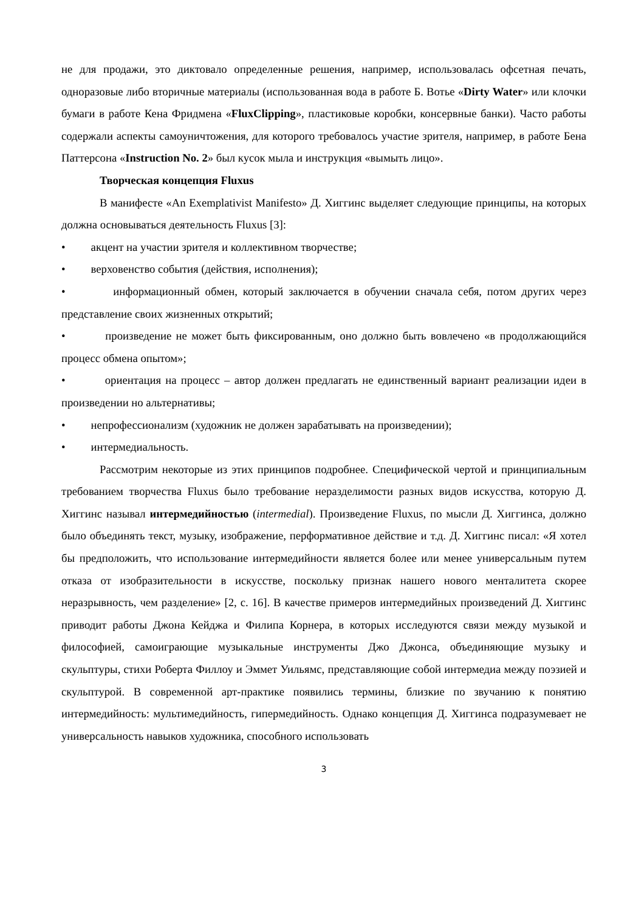не для продажи, это диктовало определенные решения, например, использовалась офсетная печать, одноразовые либо вторичные материалы (использованная вода в работе Б. Вотье «Dirty Water» или клочки бумаги в работе Кена Фридмена «FluxClipping», пластиковые коробки, консервные банки). Часто работы содержали аспекты самоуничтожения, для которого требовалось участие зрителя, например, в работе Бена Паттерсона «Instruction No. 2» был кусок мыла и инструкция «вымыть лицо».
Творческая концепция Fluxus
В манифесте «An Exemplativist Manifesto» Д. Хиггинс выделяет следующие принципы, на которых должна основываться деятельность Fluxus [3]:
• акцент на участии зрителя и коллективном творчестве;
• верховенство события (действия, исполнения);
• информационный обмен, который заключается в обучении сначала себя, потом других через представление своих жизненных открытий;
• произведение не может быть фиксированным, оно должно быть вовлечено «в продолжающийся процесс обмена опытом»;
• ориентация на процесс – автор должен предлагать не единственный вариант реализации идеи в произведении но альтернативы;
• непрофессионализм (художник не должен зарабатывать на произведении);
• интермедиальность.
Рассмотрим некоторые из этих принципов подробнее. Специфической чертой и принципиальным требованием творчества Fluxus было требование неразделимости разных видов искусства, которую Д. Хиггинс называл интермедийностью (intermedial). Произведение Fluxus, по мысли Д. Хиггинса, должно было объединять текст, музыку, изображение, перформативное действие и т.д. Д. Хиггинс писал: «Я хотел бы предположить, что использование интермедийности является более или менее универсальным путем отказа от изобразительности в искусстве, поскольку признак нашего нового менталитета скорее неразрывность, чем разделение» [2, с. 16]. В качестве примеров интермедийных произведений Д. Хиггинс приводит работы Джона Кейджа и Филипа Корнера, в которых исследуются связи между музыкой и философией, самоиграющие музыкальные инструменты Джо Джонса, объединяющие музыку и скульптуры, стихи Роберта Филлоу и Эммет Уильямс, представляющие собой интермедиа между поэзией и скульптурой. В современной арт-практике появились термины, близкие по звучанию к понятию интермедийность: мультимедийность, гипермедийность. Однако концепция Д. Хиггинса подразумевает не универсальность навыков художника, способного использовать
3